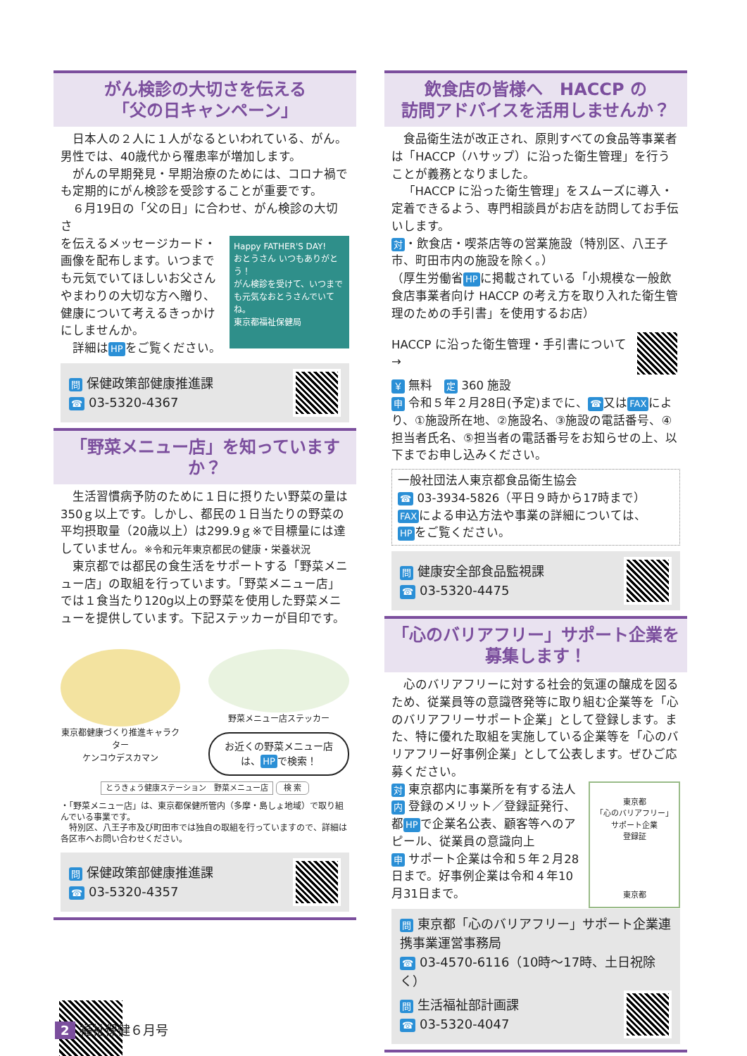がん検診の大切さを伝える
「父の日キャンペーン」
日本人の２人に１人がなるといわれている、がん。男性では、40歳代から罹患率が増加します。
がんの早期発見・早期治療のためには、コロナ禍でも定期的にがん検診を受診することが重要です。
６月19日の「父の日」に合わせ、がん検診の大切さ
Happy FATHER'S DAY!
おとうさん いつもありがとう！
がん検診を受けて、いつまでも元気なおとうさんでいてね。
東京都福祉保健局 を伝えるメッセージカード・画像を配布します。いつまでも元気でいてほしいお父さんやまわりの大切な方へ贈り、健康について考えるきっかけにしませんか。
　詳細は HP をご覧ください。
問 保健政策部健康推進課
☎ 03-5320-4367
「野菜メニュー店」を知っていますか？
生活習慣病予防のために１日に摂りたい野菜の量は350ｇ以上です。しかし、都民の１日当たりの野菜の平均摂取量（20歳以上）は299.9ｇ※で目標量には達していません。※令和元年東京都民の健康・栄養状況
東京都では都民の食生活をサポートする「野菜メニュー店」の取組を行っています。「野菜メニュー店」では１食当たり120g以上の野菜を使用した野菜メニューを提供しています。下記ステッカーが目印です。
東京都健康づくり推進キャラクター
ケンコウデスカマン
野菜メニュー店ステッカー
お近くの野菜メニュー店は、 HP で検索！
とうきょう健康ステーション　野菜メニュー店 検 索
・「野菜メニュー店」は、東京都保健所管内（多摩・島しょ地域）で取り組んでいる事業です。
　特別区、八王子市及び町田市では独自の取組を行っていますので、詳細は各区市へお問い合わせください。
問 保健政策部健康推進課
☎ 03-5320-4357
飲食店の皆様へ　HACCP の
訪問アドバイスを活用しませんか？
食品衛生法が改正され、原則すべての食品等事業者は「HACCP（ハサップ）に沿った衛生管理」を行うことが義務となりました。
「HACCP に沿った衛生管理」をスムーズに導入・定着できるよう、専門相談員がお店を訪問してお手伝いします。
対 ・飲食店・喫茶店等の営業施設（特別区、八王子市、町田市内の施設を除く。）
（厚生労働省 HP に掲載されている「小規模な一般飲食店事業者向け HACCP の考え方を取り入れた衛生管理のための手引書」を使用するお店）
HACCP に沿った衛生管理・手引書について →
￥ 無料　定 360 施設
申 令和５年２月28日(予定)までに、 ☎ 又は FAX により、①施設所在地、②施設名、③施設の電話番号、④担当者氏名、⑤担当者の電話番号をお知らせの上、以下までお申し込みください。
一般社団法人東京都食品衛生協会
☎ 03-3934-5826（平日９時から17時まで）
FAX による申込方法や事業の詳細については、
HP をご覧ください。
問 健康安全部食品監視課
☎ 03-5320-4475
「心のバリアフリー」サポート企業を
募集します！
心のバリアフリーに対する社会的気運の醸成を図るため、従業員等の意識啓発等に取り組む企業等を「心のバリアフリーサポート企業」として登録します。また、特に優れた取組を実施している企業等を「心のバリアフリー好事例企業」として公表します。ぜひご応募ください。
東京都
「心のバリアフリー」
サポート企業
登録証
東京都 対 東京都内に事業所を有する法人
内 登録のメリット／登録証発行、都 HP で企業名公表、顧客等へのアピール、従業員の意識向上
申 サポート企業は令和５年２月28日まで。好事例企業は令和４年10月31日まで。
問 東京都「心のバリアフリー」サポート企業連携事業運営事務局
☎ 03-4570-6116（10時～17時、土日祝除く）
問 生活福祉部計画課
☎ 03-5320-4047
2 福祉保健６月号